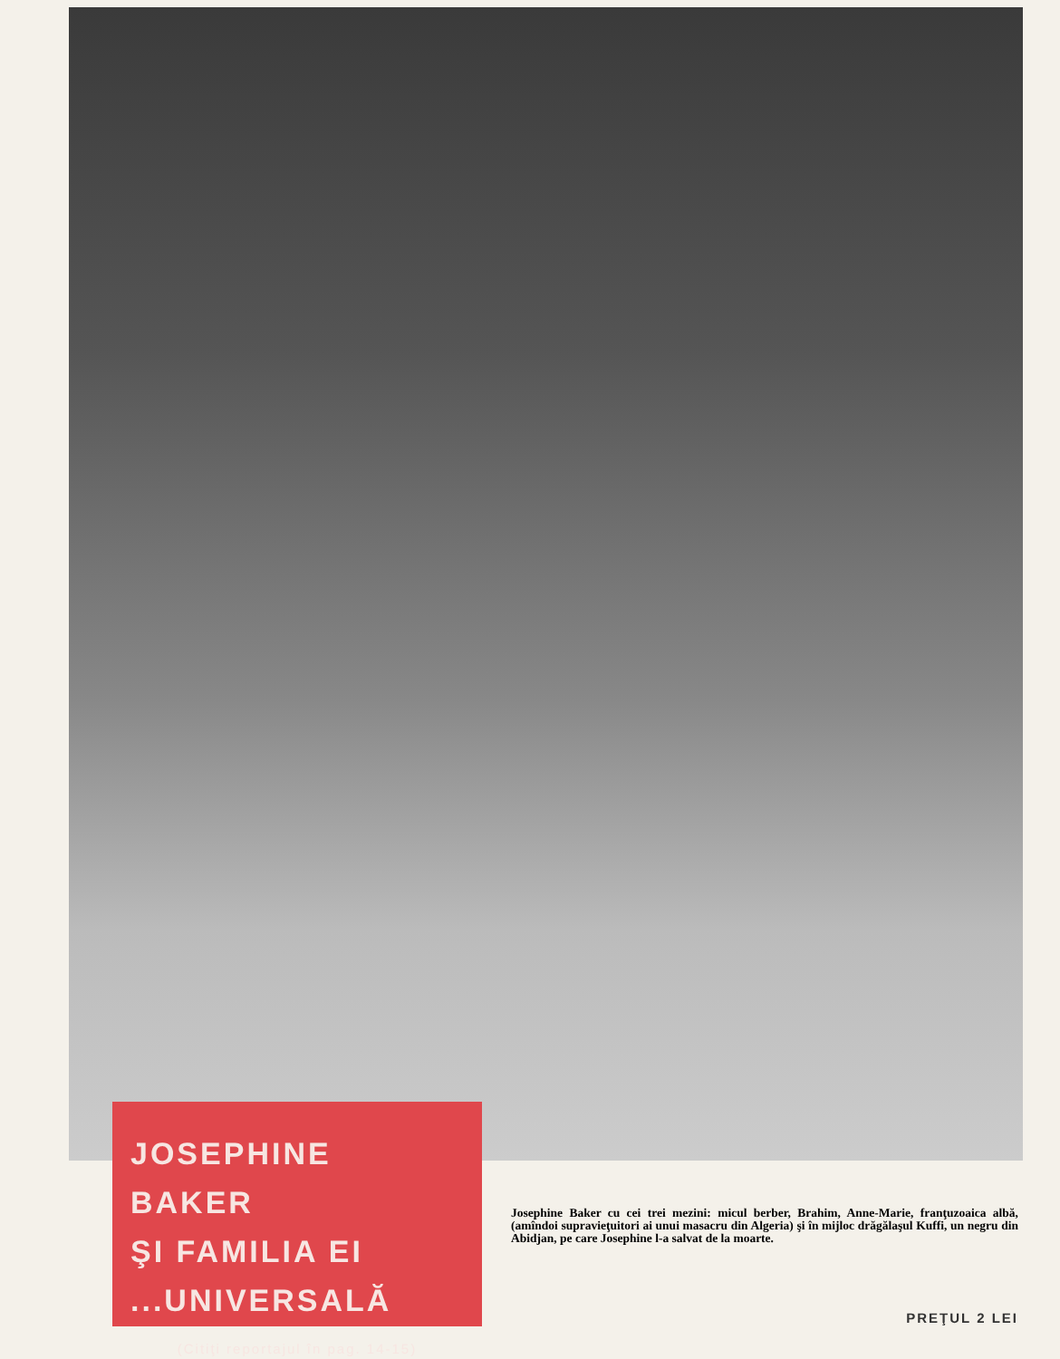JOSEPHINE BAKER
ŞI FAMILIA EI
...UNIVERSALĂ
(Citiţi reportajul în pag. 14-15)
Josephine Baker cu cei trei mezini: micul berber, Brahim, Anne-Marie, franţuzoaica albă, (amîndoi supravieţuitori ai unui masacru din Algeria) şi în mijloc drăgălaşul Kuffi, un negru din Abidjan, pe care Josephine l-a salvat de la moarte.
PREŢUL 2 LEI